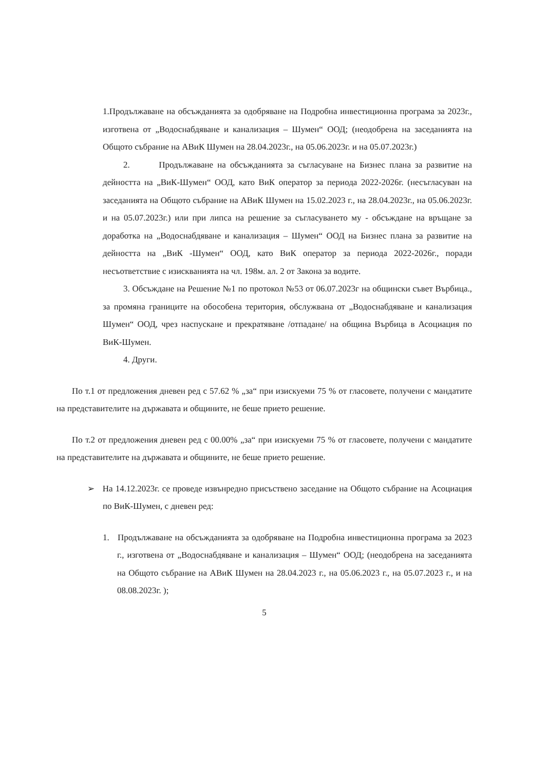1.Продължаване на обсъжданията за одобряване на Подробна инвестиционна програма за 2023г., изготвена от „Водоснабдяване и канализация – Шумен“ ООД; (неодобрена на заседанията на Общото събрание на АВиК Шумен на 28.04.2023г., на 05.06.2023г. и на 05.07.2023г.)
2. Продължаване на обсъжданията за съгласуване на Бизнес плана за развитие на дейността на „ВиК-Шумен“ ООД, като ВиК оператор за периода 2022-2026г. (несъгласуван на заседанията на Общото събрание на АВиК Шумен на 15.02.2023 г., на 28.04.2023г., на 05.06.2023г. и на 05.07.2023г.) или при липса на решение за съгласуването му - обсъждане на връщане за доработка на „Водоснабдяване и канализация – Шумен“ ООД на Бизнес плана за развитие на дейността на „ВиК -Шумен“ ООД, като ВиК оператор за периода 2022-2026г., поради несъответствие с изискванията на чл. 198м. ал. 2 от Закона за водите.
3. Обсъждане на Решение №1 по протокол №53 от 06.07.2023г на общински съвет Върбица., за промяна границите на обособена територия, обслужвана от „Водоснабдяване и канализация Шумен“ ООД, чрез наспускане и прекратяване /отпадане/ на община Върбица в Асоциация по ВиК-Шумен.
4. Други.
По т.1 от предложения дневен ред с 57.62 % „за“ при изискуеми 75 % от гласовете, получени с мандатите на представителите на държавата и общините, не беше прието решение.
По т.2 от предложения дневен ред с 00.00% „за“ при изискуеми 75 % от гласовете, получени с мандатите на представителите на държавата и общините, не беше прието решение.
➢ На 14.12.2023г. се проведе извънредно присъствено заседание на Общото събрание на Асоциация по ВиК-Шумен, с дневен ред:
1. Продължаване на обсъжданията за одобряване на Подробна инвестиционна програма за 2023 г., изготвена от „Водоснабдяване и канализация – Шумен“ ООД; (неодобрена на заседанията на Общото събрание на АВиК Шумен на 28.04.2023 г., на 05.06.2023 г., на 05.07.2023 г., и на 08.08.2023г. );
5